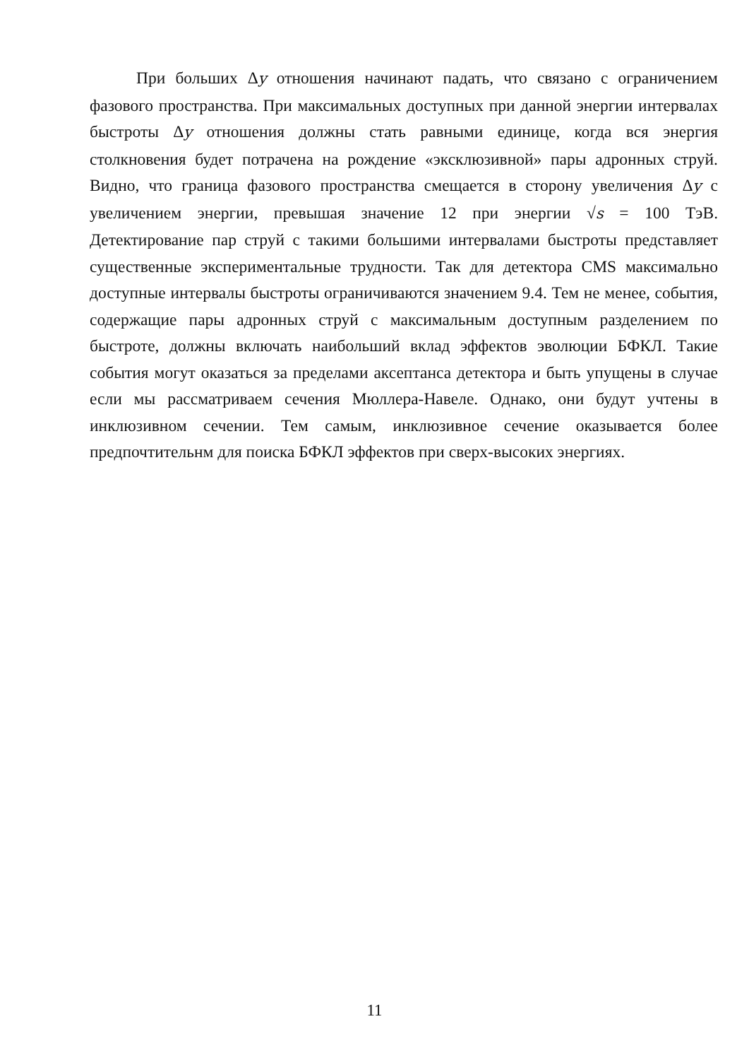При больших Δy отношения начинают падать, что связано с ограничением фазового пространства. При максимальных доступных при данной энергии интервалах быстроты Δy отношения должны стать равными единице, когда вся энергия столкновения будет потрачена на рождение «эксклюзивной» пары адронных струй. Видно, что граница фазового пространства смещается в сторону увеличения Δy с увеличением энергии, превышая значение 12 при энергии √s = 100 ТэВ. Детектирование пар струй с такими большими интервалами быстроты представляет существенные экспериментальные трудности. Так для детектора CMS максимально доступные интервалы быстроты ограничиваются значением 9.4. Тем не менее, события, содержащие пары адронных струй с максимальным доступным разделением по быстроте, должны включать наибольший вклад эффектов эволюции БФКЛ. Такие события могут оказаться за пределами аксептанса детектора и быть упущены в случае если мы рассматриваем сечения Мюллера-Навеле. Однако, они будут учтены в инклюзивном сечении. Тем самым, инклюзивное сечение оказывается более предпочтительнм для поиска БФКЛ эффектов при сверх-высоких энергиях.
11